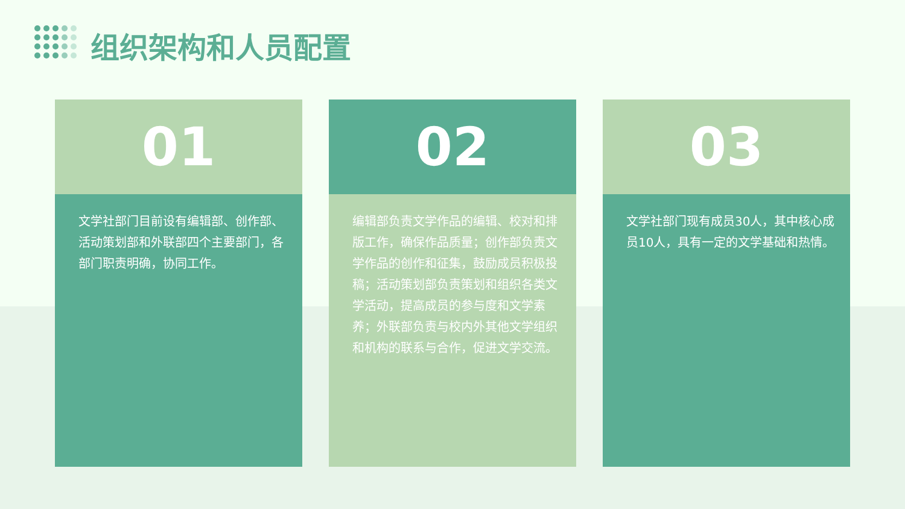组织架构和人员配置
01
文学社部门目前设有编辑部、创作部、活动策划部和外联部四个主要部门，各部门职责明确，协同工作。
02
编辑部负责文学作品的编辑、校对和排版工作，确保作品质量；创作部负责文学作品的创作和征集，鼓励成员积极投稿；活动策划部负责策划和组织各类文学活动，提高成员的参与度和文学素养；外联部负责与校内外其他文学组织和机构的联系与合作，促进文学交流。
03
文学社部门现有成员30人，其中核心成员10人，具有一定的文学基础和热情。